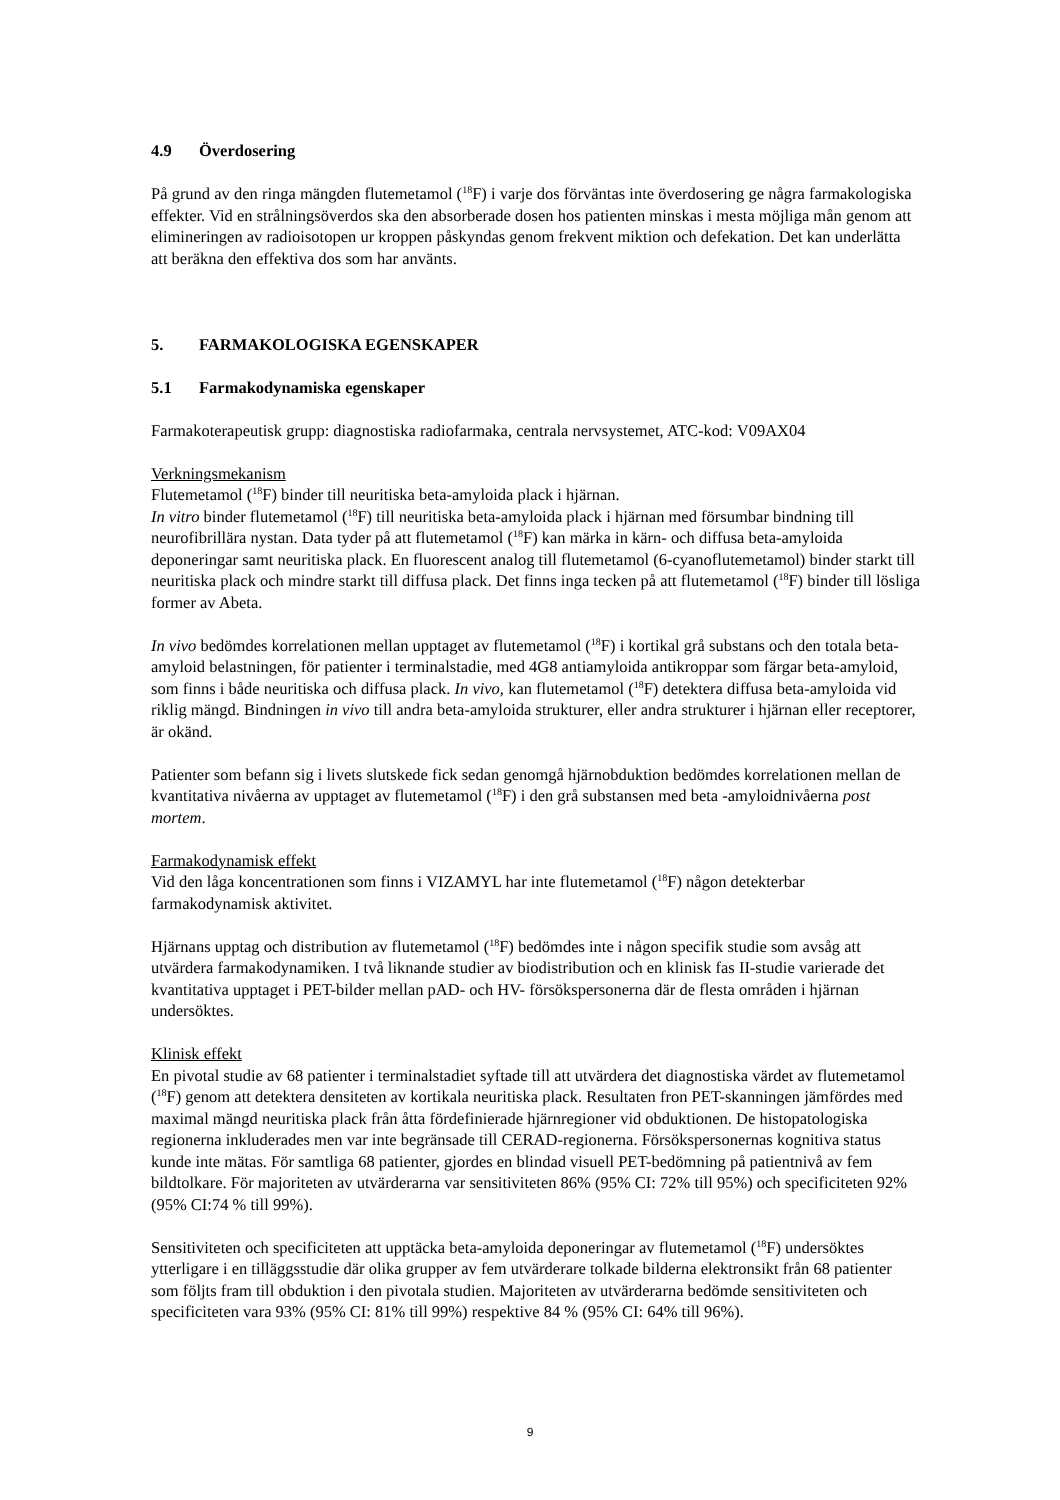4.9 Överdosering
På grund av den ringa mängden flutemetamol (<sup>18</sup>F) i varje dos förväntas inte överdosering ge några farmakologiska effekter. Vid en strålningsöverdos ska den absorberade dosen hos patienten minskas i mesta möjliga mån genom att elimineringen av radioisotopen ur kroppen påskyndas genom frekvent miktion och defekation. Det kan underlätta att beräkna den effektiva dos som har använts.
5. FARMAKOLOGISKA EGENSKAPER
5.1 Farmakodynamiska egenskaper
Farmakoterapeutisk grupp: diagnostiska radiofarmaka, centrala nervsystemet, ATC-kod: V09AX04
Verkningsmekanism
Flutemetamol (<sup>18</sup>F) binder till neuritiska beta-amyloida plack i hjärnan.
In vitro binder flutemetamol (<sup>18</sup>F) till neuritiska beta-amyloida plack i hjärnan med försumbar bindning till neurofibrillära nystan. Data tyder på att flutemetamol (<sup>18</sup>F) kan märka in kärn- och diffusa beta-amyloida deponeringar samt neuritiska plack. En fluorescent analog till flutemetamol (6-cyanoflutemetamol) binder starkt till neuritiska plack och mindre starkt till diffusa plack. Det finns inga tecken på att flutemetamol (<sup>18</sup>F) binder till lösliga former av Abeta.
In vivo bedömdes korrelationen mellan upptaget av flutemetamol (<sup>18</sup>F) i kortikal grå substans och den totala beta-amyloid belastningen, för patienter i terminalstadie, med 4G8 antiamyloida antikroppar som färgar beta-amyloid, som finns i både neuritiska och diffusa plack. In vivo, kan flutemetamol (<sup>18</sup>F) detektera diffusa beta-amyloida vid riklig mängd. Bindningen in vivo till andra beta-amyloida strukturer, eller andra strukturer i hjärnan eller receptorer, är okänd.
Patienter som befann sig i livets slutskede fick sedan genomgå hjärnobduktion bedömdes korrelationen mellan de kvantitativa nivåerna av upptaget av flutemetamol (<sup>18</sup>F) i den grå substansen med beta -amyloidnivåerna post mortem.
Farmakodynamisk effekt
Vid den låga koncentrationen som finns i VIZAMYL har inte flutemetamol (<sup>18</sup>F) någon detekterbar farmakodynamisk aktivitet.
Hjärnans upptag och distribution av flutemetamol (<sup>18</sup>F) bedömdes inte i någon specifik studie som avsåg att utvärdera farmakodynamiken. I två liknande studier av biodistribution och en klinisk fas II-studie varierade det kvantitativa upptaget i PET-bilder mellan pAD- och HV- försökspersonerna där de flesta områden i hjärnan undersöktes.
Klinisk effekt
En pivotal studie av 68 patienter i terminalstadiet syftade till att utvärdera det diagnostiska värdet av flutemetamol (<sup>18</sup>F) genom att detektera densiteten av kortikala neuritiska plack. Resultaten fron PET-skanningen jämfördes med maximal mängd neuritiska plack från åtta fördefinierade hjärnregioner vid obduktionen. De histopatologiska regionerna inkluderades men var inte begränsade till CERAD-regionerna. Försökspersonernas kognitiva status kunde inte mätas. För samtliga 68 patienter, gjordes en blindad visuell PET-bedömning på patientnivå av fem bildtolkare. För majoriteten av utvärderarna var sensitiviteten 86% (95% CI: 72% till 95%) och specificiteten 92% (95% CI:74 % till 99%).
Sensitiviteten och specificiteten att upptäcka beta-amyloida deponeringar av flutemetamol (<sup>18</sup>F) undersöktes ytterligare i en tilläggsstudie där olika grupper av fem utvärderare tolkade bilderna elektronsikt från 68 patienter som följts fram till obduktion i den pivotala studien. Majoriteten av utvärderarna bedömde sensitiviteten och specificiteten vara 93% (95% CI: 81% till 99%) respektive 84 % (95% CI: 64% till 96%).
9